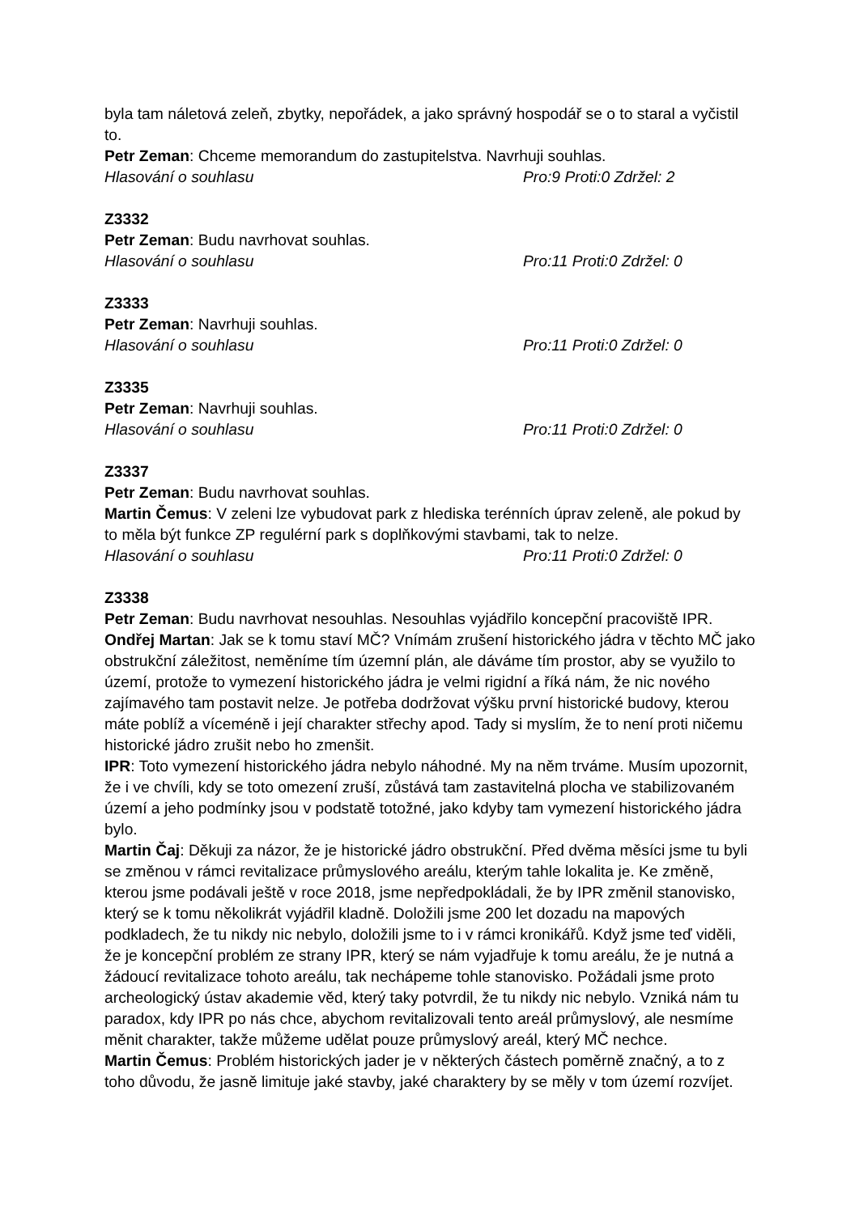byla tam náletová zeleň, zbytky, nepořádek, a jako správný hospodář se o to staral a vyčistil to.
Petr Zeman: Chceme memorandum do zastupitelstva. Navrhuji souhlas.
Hlasování o souhlasu Pro:9 Proti:0 Zdržel: 2
Z3332
Petr Zeman: Budu navrhovat souhlas.
Hlasování o souhlasu Pro:11 Proti:0 Zdržel: 0
Z3333
Petr Zeman: Navrhuji souhlas.
Hlasování o souhlasu Pro:11 Proti:0 Zdržel: 0
Z3335
Petr Zeman: Navrhuji souhlas.
Hlasování o souhlasu Pro:11 Proti:0 Zdržel: 0
Z3337
Petr Zeman: Budu navrhovat souhlas.
Martin Čemus: V zeleni lze vybudovat park z hlediska terénních úprav zeleně, ale pokud by to měla být funkce ZP regulérní park s doplňkovými stavbami, tak to nelze.
Hlasování o souhlasu Pro:11 Proti:0 Zdržel: 0
Z3338
Petr Zeman: Budu navrhovat nesouhlas. Nesouhlas vyjádřilo koncepční pracoviště IPR.
Ondřej Martan: Jak se k tomu staví MČ? Vnímám zrušení historického jádra v těchto MČ jako obstrukční záležitost, neměníme tím územní plán, ale dáváme tím prostor, aby se využilo to území, protože to vymezení historického jádra je velmi rigidní a říká nám, že nic nového zajímavého tam postavit nelze. Je potřeba dodržovat výšku první historické budovy, kterou máte poblíž a víceméně i její charakter střechy apod. Tady si myslím, že to není proti ničemu historické jádro zrušit nebo ho zmenšit.
IPR: Toto vymezení historického jádra nebylo náhodné. My na něm trváme. Musím upozornit, že i ve chvíli, kdy se toto omezení zruší, zůstává tam zastavitelná plocha ve stabilizovaném území a jeho podmínky jsou v podstatě totožné, jako kdyby tam vymezení historického jádra bylo.
Martin Čaj: Děkuji za názor, že je historické jádro obstrukční. Před dvěma měsíci jsme tu byli se změnou v rámci revitalizace průmyslového areálu, kterým tahle lokalita je. Ke změně, kterou jsme podávali ještě v roce 2018, jsme nepředpokládali, že by IPR změnil stanovisko, který se k tomu několikrát vyjádřil kladně. Doložili jsme 200 let dozadu na mapových podkladech, že tu nikdy nic nebylo, doložili jsme to i v rámci kronikářů. Když jsme teď viděli, že je koncepční problém ze strany IPR, který se nám vyjadřuje k tomu areálu, že je nutná a žádoucí revitalizace tohoto areálu, tak nechápeme tohle stanovisko. Požádali jsme proto archeologický ústav akademie věd, který taky potvrdil, že tu nikdy nic nebylo. Vzniká nám tu paradox, kdy IPR po nás chce, abychom revitalizovali tento areál průmyslový, ale nesmíme měnit charakter, takže můžeme udělat pouze průmyslový areál, který MČ nechce.
Martin Čemus: Problém historických jader je v některých částech poměrně značný, a to z toho důvodu, že jasně limituje jaké stavby, jaké charaktery by se měly v tom území rozvíjet.